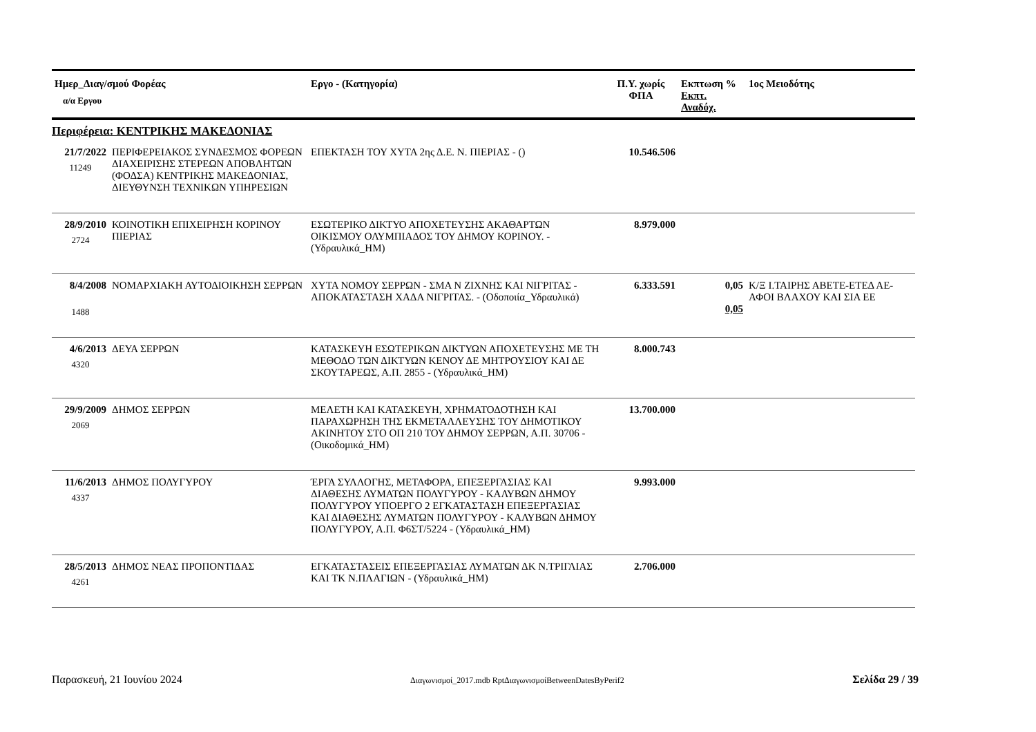| Ημερ_Διαγ/σμού Φορέας α/α Εργου | | Εργο - (Κατηγορία) | Π.Υ. χωρίς ΦΠΑ | Εκπτωση % Εκπτ. Αναδόχ. | 1ος Μειοδότης |
| --- | --- | --- | --- | --- | --- |
| Περιφέρεια: ΚΕΝΤΡΙΚΗΣ ΜΑΚΕΔΟΝΙΑΣ | | | | | |
| 21/7/2022 11249 | ΠΕΡΙΦΕΡΕΙΑΚΟΣ ΣΥΝΔΕΣΜΟΣ ΦΟΡΕΩΝ ΔΙΑΧΕΙΡΙΣΗΣ ΣΤΕΡΕΩΝ ΑΠΟΒΛΗΤΩΝ (ΦΟΔΣΑ) ΚΕΝΤΡΙΚΗΣ ΜΑΚΕΔΟΝΙΑΣ, ΔΙΕΥΘΥΝΣΗ ΤΕΧΝΙΚΩΝ ΥΠΗΡΕΣΙΩΝ | ΕΠΕΚΤΑΣΗ ΤΟΥ ΧΥΤΑ 2ης Δ.Ε. Ν. ΠΙΕΡΙΑΣ - () | 10.546.506 | | |
| 28/9/2010 2724 | ΚΟΙΝΟΤΙΚΗ ΕΠΙΧΕΙΡΗΣΗ ΚΟΡΙΝΟΥ ΠΙΕΡΙΑΣ | ΕΣΩΤΕΡΙΚΟ ΔΙΚΤΥΟ ΑΠΟΧΕΤΕΥΣΗΣ ΑΚΑΘΑΡΤΩΝ ΟΙΚΙΣΜΟΥ ΟΛΥΜΠΙΑΔΟΣ ΤΟΥ ΔΗΜΟΥ ΚΟΡΙΝΟΥ. - (Υδραυλικά_ΗΜ) | 8.979.000 | | |
| 8/4/2008 1488 | ΝΟΜΑΡΧΙΑΚΗ ΑΥΤΟΔΙΟΙΚΗΣΗ ΣΕΡΡΩΝ | ΧΥΤΑ ΝΟΜΟΥ ΣΕΡΡΩΝ - ΣΜΑ Ν ΖΙΧΝΗΣ ΚΑΙ ΝΙΓΡΙΤΑΣ - ΑΠΟΚΑΤΑΣΤΑΣΗ ΧΑΔΑ ΝΙΓΡΙΤΑΣ. - (Οδοποιία_Υδραυλικά) | 6.333.591 | 0,05 0,05 | Κ/Ξ Ι.ΤΑΙΡΗΣ ΑΒΕΤΕ-ΕΤΕΔ ΑΕ-ΑΦΟΙ ΒΛΑΧΟΥ ΚΑΙ ΣΙΑ ΕΕ |
| 4/6/2013 4320 | ΔΕΥΑ ΣΕΡΡΩΝ | ΚΑΤΑΣΚΕΥΗ ΕΣΩΤΕΡΙΚΩΝ ΔΙΚΤΥΩΝ ΑΠΟΧΕΤΕΥΣΗΣ ΜΕ ΤΗ ΜΕΘΟΔΟ ΤΩΝ ΔΙΚΤΥΩΝ ΚΕΝΟΥ ΔΕ ΜΗΤΡΟΥΣΙΟΥ ΚΑΙ ΔΕ ΣΚΟΥΤΑΡΕΩΣ, Α.Π. 2855 - (Υδραυλικά_ΗΜ) | 8.000.743 | | |
| 29/9/2009 2069 | ΔΗΜΟΣ ΣΕΡΡΩΝ | ΜΕΛΕΤΗ ΚΑΙ ΚΑΤΑΣΚΕΥΗ, ΧΡΗΜΑΤΟΔΟΤΗΣΗ ΚΑΙ ΠΑΡΑΧΩΡΗΣΗ ΤΗΣ ΕΚΜΕΤΑΛΛΕΥΣΗΣ ΤΟΥ ΔΗΜΟΤΙΚΟΥ ΑΚΙΝΗΤΟΥ ΣΤΟ ΟΠ 210 ΤΟΥ ΔΗΜΟΥ ΣΕΡΡΩΝ, Α.Π. 30706 - (Οικοδομικά_ΗΜ) | 13.700.000 | | |
| 11/6/2013 4337 | ΔΗΜΟΣ ΠΟΛΥΓΥΡΟΥ | ΈΡΓΑ ΣΥΛΛΟΓΗΣ, ΜΕΤΑΦΟΡΑ, ΕΠΕΞΕΡΓΑΣΙΑΣ ΚΑΙ ΔΙΑΘΕΣΗΣ ΛΥΜΑΤΩΝ ΠΟΛΥΓΥΡΟΥ - ΚΑΛΥΒΩΝ ΔΗΜΟΥ ΠΟΛΥΓΥΡΟΥ ΥΠΟΕΡΓΟ 2 ΕΓΚΑΤΑΣΤΑΣΗ ΕΠΕΞΕΡΓΑΣΙΑΣ ΚΑΙ ΔΙΑΘΕΣΗΣ ΛΥΜΑΤΩΝ ΠΟΛΥΓΥΡΟΥ - ΚΑΛΥΒΩΝ ΔΗΜΟΥ ΠΟΛΥΓΥΡΟΥ, Α.Π. Φ6ΣΤ/5224 - (Υδραυλικά_ΗΜ) | 9.993.000 | | |
| 28/5/2013 4261 | ΔΗΜΟΣ ΝΕΑΣ ΠΡΟΠΟΝΤΙΔΑΣ | ΕΓΚΑΤΑΣΤΑΣΕΙΣ ΕΠΕΞΕΡΓΑΣΙΑΣ ΛΥΜΑΤΩΝ ΔΚ Ν.ΤΡΙΓΛΙΑΣ ΚΑΙ ΤΚ Ν.ΠΛΑΓΙΩΝ - (Υδραυλικά_ΗΜ) | 2.706.000 | | |
Παρασκευή, 21 Ιουνίου 2024 Διαγωνισμοί_2017.mdb RptΔιαγωνισμοίBetweenDatesByPerif2 Σελίδα 29 / 39